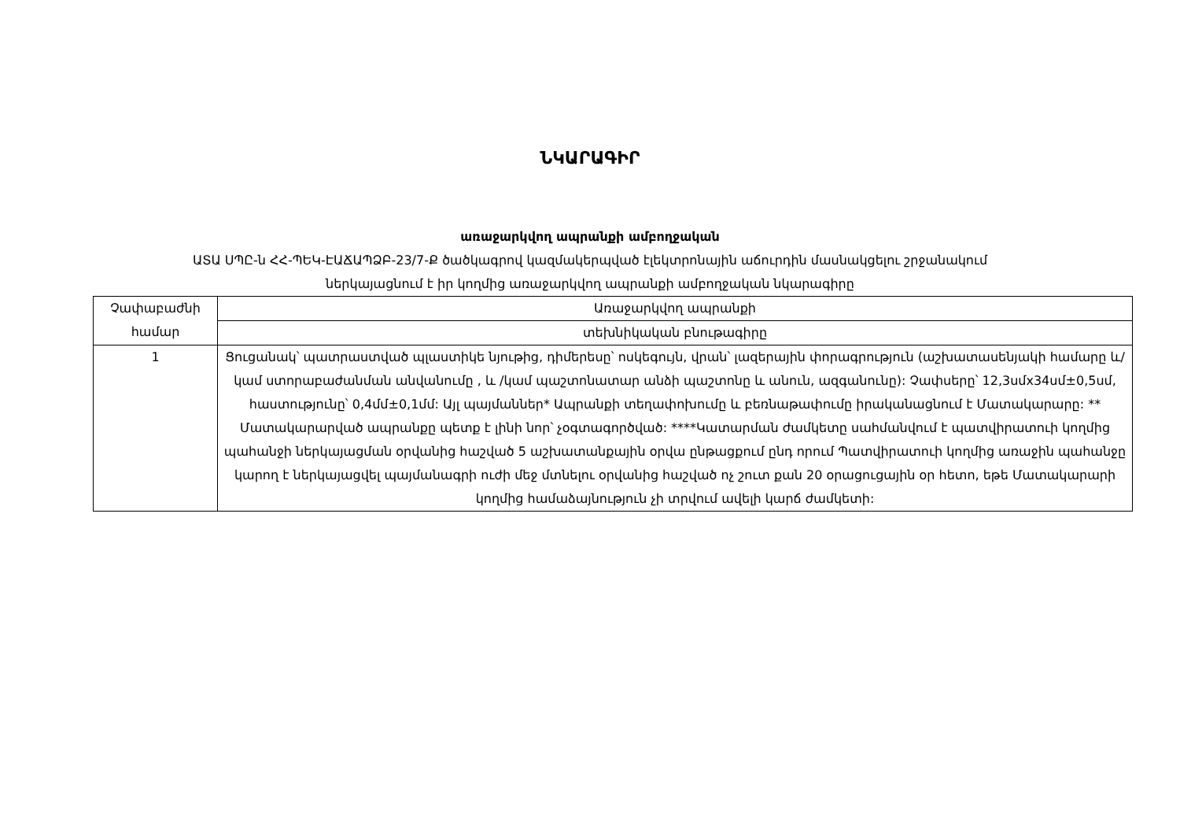ՆԿԱՐԱԳԻՐ
առաջարկվող ապրանքի ամբողջական
ԱՏԱ ՍՊԸ-ն ՀՀ-ՊԵԿ-ԷԱՃԱՊՁԲ-23/7-Ք ծածկագրով կազմակերպված էլեկտրոնային աճուրդին մասնակցելու շրջանակում
ներկայացնում է իր կողմից առաջարկվող ապրանքի ամբողջական նկարագիրը
| Չափաբաժնի համար | Առաջարկվող ապրանքի |
| --- | --- |
| | տեխնիկական բնութագիրը |
| 1 | Ցուցանակ՝ պատրաստված պլաստիկե նյութից, դիմերեսը՝ ոսկեգույն, վրան՝ լազերային փորագրություն (աշխատասենյակի համարը և/ կամ ստորաբաժանման անվանումը , և /կամ պաշտոնատար անձի պաշտոնը և անուն, ազգանունը): Չափսերը՝ 12,3սմx34սմ±0,5սմ, հաստությունը՝ 0,4մմ±0,1մմ: Այլ պայմաններ* Ապրանքի տեղափոխումը և բեռնաթափումը իրականացնում է Մատակարարը: ** Մատակարարված ապրանքը պետք է լինի նոր՝ չօգտագործված: ****Կատարման ժամկետը սահմանվում է պատվիրատուի կողմից պահանջի ներկայացման օրվանից հաշված 5 աշխատանքային օրվա ընթացքում ընդ որում Պատվիրատուի կողմից առաջին պահանջը կարող է ներկայացվել պայմանագրի ուժի մեջ մտնելու օրվանից հաշված ոչ շուտ քան 20 օրացուցային օր հետո, եթե Մատակարարի կողմից համաձայնություն չի տրվում ավելի կարճ ժամկետի: |